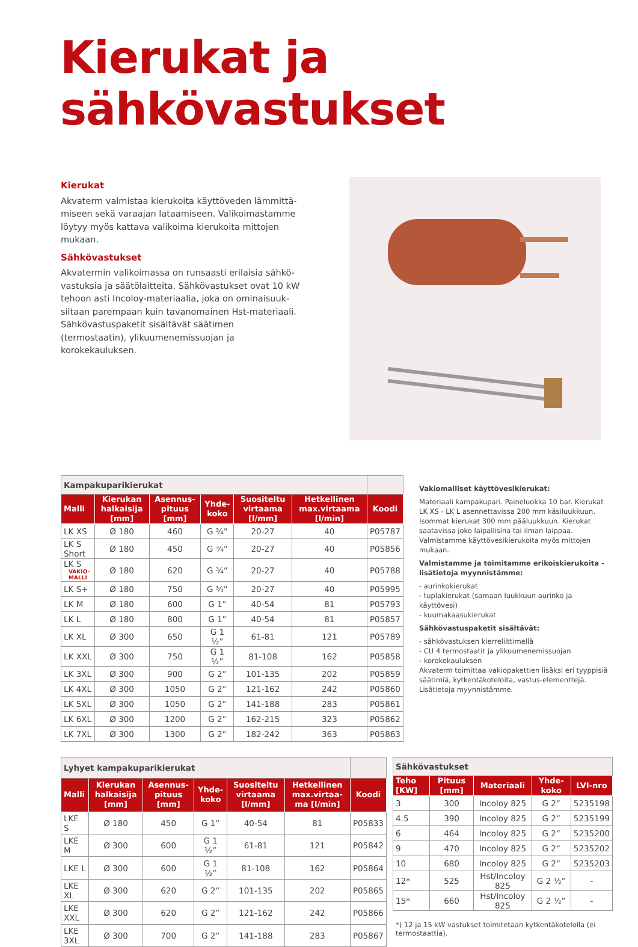Kierukat ja sähkövastukset
Kierukat
Akvaterm valmistaa kierukoita käyttöveden lämmittä-miseen sekä varaajan lataamiseen. Valikoimastamme löytyy myös kattava valikoima kierukoita mittojen mukaan.
Sähkövastukset
Akvatermin valikoimassa on runsaasti erilaisia sähkö-vastuksia ja säätölaitteita. Sähkövastukset ovat 10 kW tehoon asti Incoloy-materiaalia, joka on ominaisuuk-siltaan parempaan kuin tavanomainen Hst-materiaali. Sähkövastuspaketit sisältävät säätimen (termostaatin), ylikuumenemissuojan ja korokekauluksen.
| Kampakuparikierukat | | | | | | |
| Malli | Kierukan halkaisija [mm] | Asennus-pituus [mm] | Yhde-koko | Suositeltu virtaama [l/mm] | Hetkellinen max.virtaama [l/min] | Koodi |
| LK XS | Ø 180 | 460 | G ¾” | 20-27 | 40 | P05787 |
| LK S Short | Ø 180 | 450 | G ¾” | 20-27 | 40 | P05856 |
| LK S VAKIO- MALLI | Ø 180 | 620 | G ¾” | 20-27 | 40 | P05788 |
| LK S+ | Ø 180 | 750 | G ¾” | 20-27 | 40 | P05995 |
| LK M | Ø 180 | 600 | G 1” | 40-54 | 81 | P05793 |
| LK L | Ø 180 | 800 | G 1” | 40-54 | 81 | P05857 |
| LK XL | Ø 300 | 650 | G 1 ½” | 61-81 | 121 | P05789 |
| LK XXL | Ø 300 | 750 | G 1 ½” | 81-108 | 162 | P05858 |
| LK 3XL | Ø 300 | 900 | G 2” | 101-135 | 202 | P05859 |
| LK 4XL | Ø 300 | 1050 | G 2” | 121-162 | 242 | P05860 |
| LK 5XL | Ø 300 | 1050 | G 2” | 141-188 | 283 | P05861 |
| LK 6XL | Ø 300 | 1200 | G 2” | 162-215 | 323 | P05862 |
| LK 7XL | Ø 300 | 1300 | G 2” | 182-242 | 363 | P05863 |
Vakiomalliset käyttövesikierukat:
Materiaali kampakupari. Paineluokka 10 bar. Kierukat LK XS - LK L asennettavissa 200 mm käsiluukkuun. Isommat kierukat 300 mm pääluukkuun. Kierukat saatavissa joko laipallisina tai ilman laippaa. Valmistamme käyttövesikierukoita myös mittojen mukaan.
Valmistamme ja toimitamme erikoiskierukoita - lisätietoja myynnistämme:
- aurinkokierukat
- tuplakierukat (samaan luukkuun aurinko ja käyttövesi)
- kuumakaasukierukat
Sähkövastuspaketit sisältävät:
- sähkövastuksen kierreliittimellä
- CU 4 termostaatit ja ylikuumenemissuojan
- korokekauluksen
Akvaterm toimittaa vakiopakettien lisäksi eri tyyppisiä säätimiä, kytkentäkoteloita, vastus-elementtejä. Lisätietoja myynnistämme.
| Lyhyet kampakuparikierukat | | | | | | |
| Malli | Kierukan halkaisija [mm] | Asennus-pituus [mm] | Yhde-koko | Suositeltu virtaama [l/mm] | Hetkellinen max.virtaa-ma [l/min] | Koodi |
| LKE S | Ø 180 | 450 | G 1” | 40-54 | 81 | P05833 |
| LKE M | Ø 300 | 600 | G 1 ½” | 61-81 | 121 | P05842 |
| LKE L | Ø 300 | 600 | G 1 ½” | 81-108 | 162 | P05864 |
| LKE XL | Ø 300 | 620 | G 2” | 101-135 | 202 | P05865 |
| LKE XXL | Ø 300 | 620 | G 2” | 121-162 | 242 | P05866 |
| LKE 3XL | Ø 300 | 700 | G 2” | 141-188 | 283 | P05867 |
| Sähkövastukset | | | | |
| Teho [KW] | Pituus [mm] | Materiaali | Yhde-koko | LVI-nro |
| 3 | 300 | Incoloy 825 | G 2” | 5235198 |
| 4.5 | 390 | Incoloy 825 | G 2” | 5235199 |
| 6 | 464 | Incoloy 825 | G 2” | 5235200 |
| 9 | 470 | Incoloy 825 | G 2” | 5235202 |
| 10 | 680 | Incoloy 825 | G 2” | 5235203 |
| 12* | 525 | Hst/Incoloy 825 | G 2 ½” | - |
| 15* | 660 | Hst/Incoloy 825 | G 2 ½” | - |
*) 12 ja 15 kW vastukset toimitetaan kytkentäkotelolla (ei termostaattia).